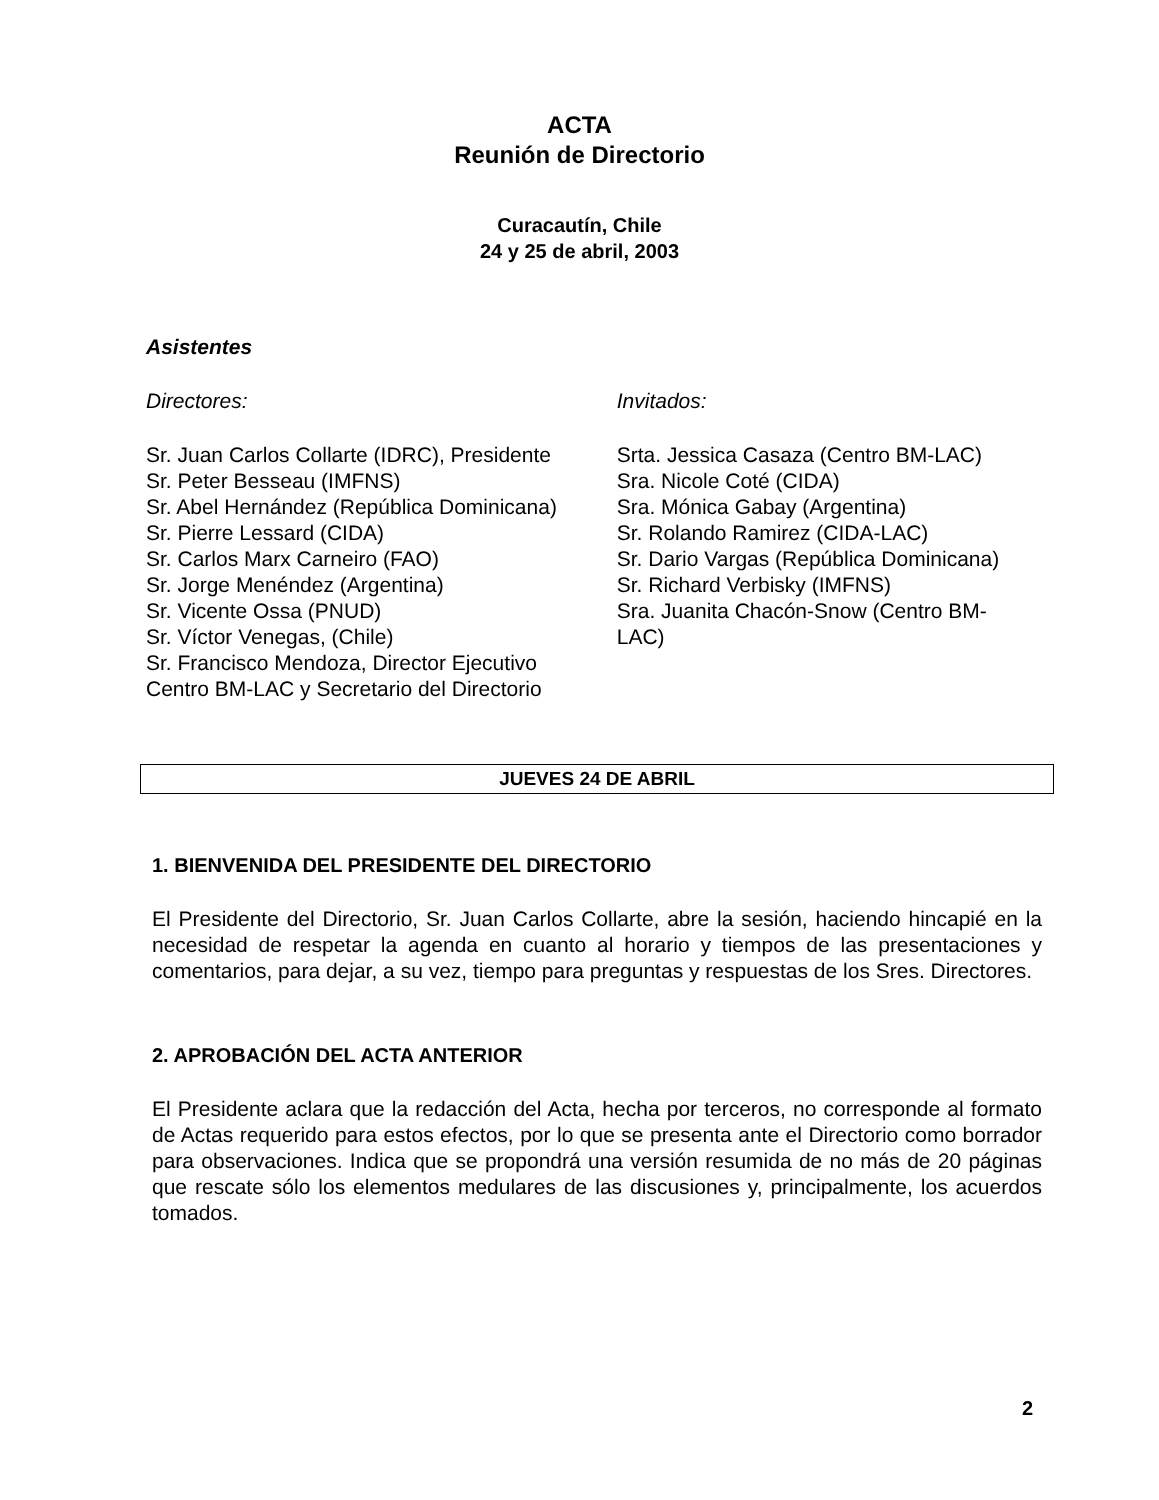ACTA
Reunión de Directorio
Curacautín, Chile
24 y 25 de abril, 2003
Asistentes
Directores:
Sr. Juan Carlos Collarte (IDRC), Presidente
Sr. Peter Besseau (IMFNS)
Sr. Abel Hernández (República Dominicana)
Sr. Pierre Lessard (CIDA)
Sr. Carlos Marx Carneiro (FAO)
Sr. Jorge Menéndez (Argentina)
Sr. Vicente Ossa (PNUD)
Sr. Víctor Venegas, (Chile)
Sr. Francisco Mendoza, Director Ejecutivo
Centro BM-LAC y Secretario del Directorio
Invitados:
Srta. Jessica Casaza (Centro BM-LAC)
Sra. Nicole Coté (CIDA)
Sra. Mónica Gabay (Argentina)
Sr. Rolando Ramirez (CIDA-LAC)
Sr. Dario Vargas (República Dominicana)
Sr. Richard Verbisky (IMFNS)
Sra. Juanita Chacón-Snow (Centro BM-
LAC)
JUEVES 24 DE ABRIL
1. BIENVENIDA DEL PRESIDENTE DEL DIRECTORIO
El Presidente del Directorio, Sr. Juan Carlos Collarte, abre la sesión, haciendo hincapié en la necesidad de respetar la agenda en cuanto al horario y tiempos de las presentaciones y comentarios, para dejar, a su vez, tiempo para preguntas y respuestas de los Sres. Directores.
2. APROBACIÓN DEL ACTA ANTERIOR
El Presidente aclara que la redacción del Acta, hecha por terceros, no corresponde al formato de Actas requerido para estos efectos, por lo que se presenta ante el Directorio como borrador para observaciones. Indica que se propondrá una versión resumida de no más de 20 páginas que rescate sólo los elementos medulares de las discusiones y, principalmente, los acuerdos tomados.
2